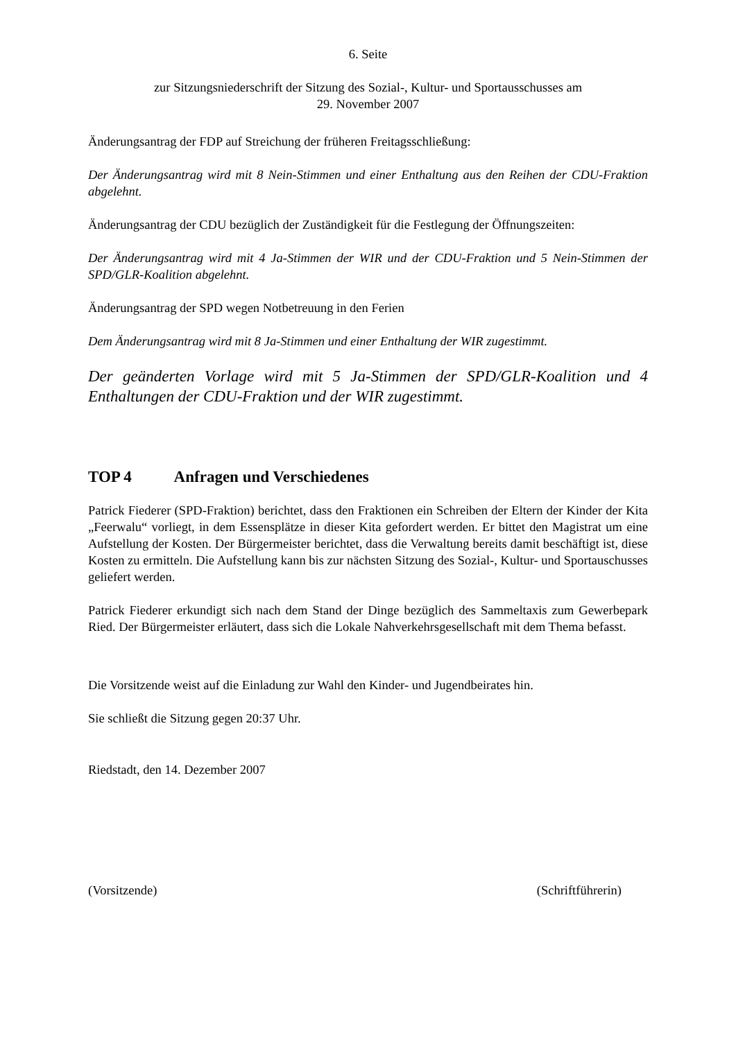6. Seite
zur Sitzungsniederschrift der Sitzung des Sozial-, Kultur- und Sportausschusses am
29. November 2007
Änderungsantrag der FDP auf Streichung der früheren Freitagsschließung:
Der Änderungsantrag wird mit 8 Nein-Stimmen und einer Enthaltung aus den Reihen der CDU-Fraktion abgelehnt.
Änderungsantrag der CDU bezüglich der Zuständigkeit für die Festlegung der Öffnungszeiten:
Der Änderungsantrag wird mit 4 Ja-Stimmen der WIR und der CDU-Fraktion und 5 Nein-Stimmen der SPD/GLR-Koalition abgelehnt.
Änderungsantrag der SPD wegen Notbetreuung in den Ferien
Dem Änderungsantrag wird mit 8 Ja-Stimmen und einer Enthaltung der WIR zugestimmt.
Der geänderten Vorlage wird mit 5 Ja-Stimmen der SPD/GLR-Koalition und 4 Enthaltungen der CDU-Fraktion und der WIR zugestimmt.
TOP 4 Anfragen und Verschiedenes
Patrick Fiederer (SPD-Fraktion) berichtet, dass den Fraktionen ein Schreiben der Eltern der Kinder der Kita „Feerwalu“ vorliegt, in dem Essensplätze in dieser Kita gefordert werden. Er bittet den Magistrat um eine Aufstellung der Kosten. Der Bürgermeister berichtet, dass die Verwaltung bereits damit beschäftigt ist, diese Kosten zu ermitteln. Die Aufstellung kann bis zur nächsten Sitzung des Sozial-, Kultur- und Sportauschusses geliefert werden.
Patrick Fiederer erkundigt sich nach dem Stand der Dinge bezüglich des Sammeltaxis zum Gewerbepark Ried. Der Bürgermeister erläutert, dass sich die Lokale Nahverkehrsgesellschaft mit dem Thema befasst.
Die Vorsitzende weist auf die Einladung zur Wahl den Kinder- und Jugendbeirates hin.
Sie schließt die Sitzung gegen 20:37 Uhr.
Riedstadt, den 14. Dezember 2007
(Vorsitzende) (Schriftführerin)